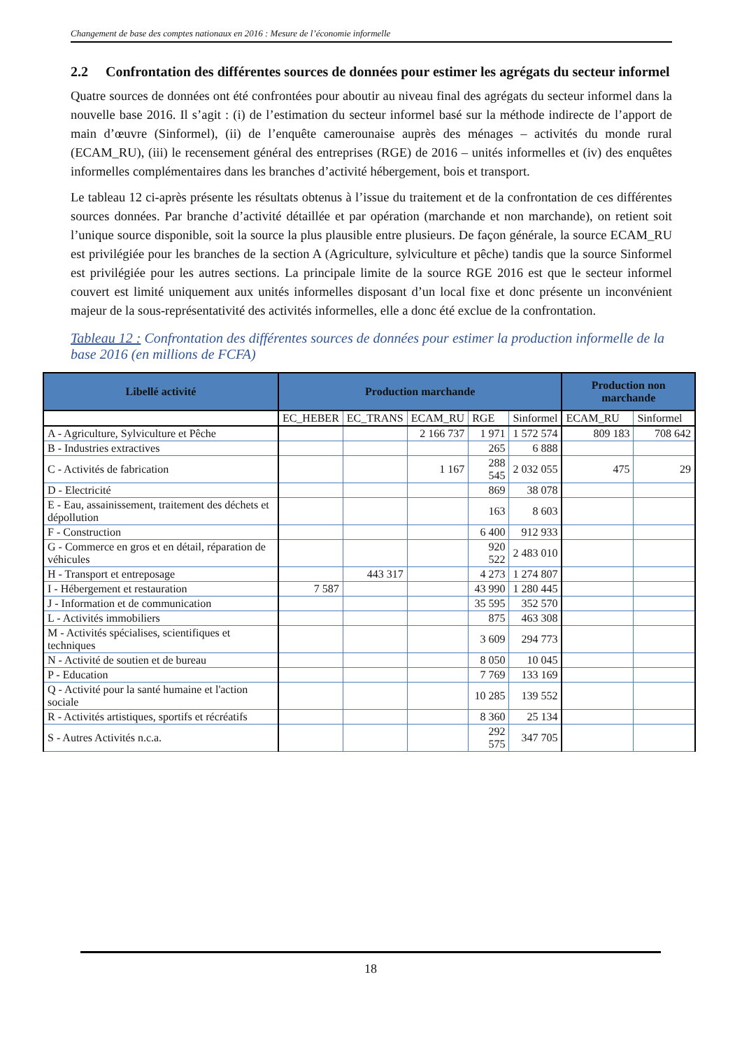Changement de base des comptes nationaux en 2016 : Mesure de l’économie informelle
2.2 Confrontation des différentes sources de données pour estimer les agrégats du secteur informel
Quatre sources de données ont été confrontées pour aboutir au niveau final des agrégats du secteur informel dans la nouvelle base 2016. Il s’agit : (i) de l’estimation du secteur informel basé sur la méthode indirecte de l’apport de main d’œuvre (Sinformel), (ii) de l’enquête camerounaise auprès des ménages – activités du monde rural (ECAM_RU), (iii) le recensement général des entreprises (RGE) de 2016 – unités informelles et (iv) des enquêtes informelles complémentaires dans les branches d’activité hébergement, bois et transport.
Le tableau 12 ci-après présente les résultats obtenus à l’issue du traitement et de la confrontation de ces différentes sources données. Par branche d’activité détaillée et par opération (marchande et non marchande), on retient soit l’unique source disponible, soit la source la plus plausible entre plusieurs. De façon générale, la source ECAM_RU est privilégiée pour les branches de la section A (Agriculture, sylviculture et pêche) tandis que la source Sinformel est privilégiée pour les autres sections. La principale limite de la source RGE 2016 est que le secteur informel couvert est limité uniquement aux unités informelles disposant d’un local fixe et donc présente un inconvénient majeur de la sous-représentativité des activités informelles, elle a donc été exclue de la confrontation.
Tableau 12 : Confrontation des différentes sources de données pour estimer la production informelle de la base 2016 (en millions de FCFA)
| Libellé activité | Production marchande | | | | | Production non marchande | |
| --- | --- | --- | --- | --- | --- | --- | --- |
| | EC_HEBER | EC_TRANS | ECAM_RU | RGE | Sinformel | ECAM_RU | Sinformel |
| A - Agriculture, Sylviculture et Pêche | | | 2 166 737 | 1 971 | 1 572 574 | 809 183 | 708 642 |
| B - Industries extractives | | | | 265 | 6 888 | | |
| C - Activités de fabrication | | | 1 167 | 288 545 | 2 032 055 | 475 | 29 |
| D - Electricité | | | | 869 | 38 078 | | |
| E - Eau, assainissement, traitement des déchets et dépollution | | | | 163 | 8 603 | | |
| F - Construction | | | | 6 400 | 912 933 | | |
| G - Commerce en gros et en détail, réparation de véhicules | | | | 920 522 | 2 483 010 | | |
| H - Transport et entreposage | | 443 317 | | 4 273 | 1 274 807 | | |
| I - Hébergement et restauration | 7 587 | | | 43 990 | 1 280 445 | | |
| J - Information et de communication | | | | 35 595 | 352 570 | | |
| L - Activités immobiliers | | | | 875 | 463 308 | | |
| M - Activités spécialises, scientifiques et techniques | | | | 3 609 | 294 773 | | |
| N - Activité de soutien et de bureau | | | | 8 050 | 10 045 | | |
| P - Education | | | | 7 769 | 133 169 | | |
| Q - Activité pour la santé humaine et l'action sociale | | | | 10 285 | 139 552 | | |
| R - Activités artistiques, sportifs et récréatifs | | | | 8 360 | 25 134 | | |
| S - Autres Activités n.c.a. | | | | 292 575 | 347 705 | | |
18